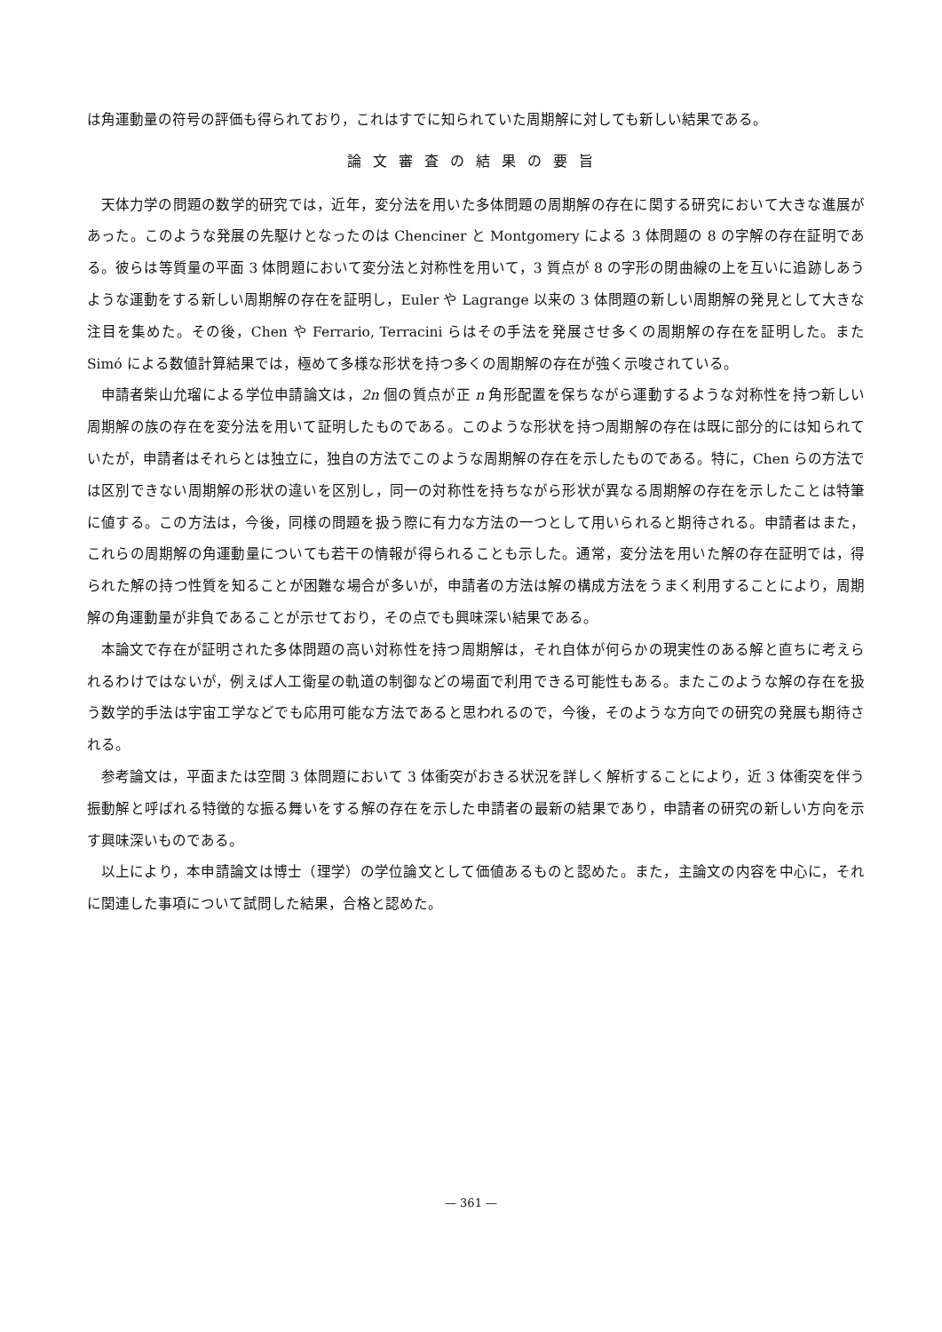は角運動量の符号の評価も得られており，これはすでに知られていた周期解に対しても新しい結果である。
論文審査の結果の要旨
天体力学の問題の数学的研究では，近年，変分法を用いた多体問題の周期解の存在に関する研究において大きな進展があった。このような発展の先駆けとなったのは Chenciner と Montgomery による 3 体問題の 8 の字解の存在証明である。彼らは等質量の平面 3 体問題において変分法と対称性を用いて，3 質点が 8 の字形の閉曲線の上を互いに追跡しあうような運動をする新しい周期解の存在を証明し，Euler や Lagrange 以来の 3 体問題の新しい周期解の発見として大きな注目を集めた。その後，Chen や Ferrario, Terracini らはその手法を発展させ多くの周期解の存在を証明した。また Simó による数値計算結果では，極めて多様な形状を持つ多くの周期解の存在が強く示唆されている。
申請者柴山允瑠による学位申請論文は，2n 個の質点が正 n 角形配置を保ちながら運動するような対称性を持つ新しい周期解の族の存在を変分法を用いて証明したものである。このような形状を持つ周期解の存在は既に部分的には知られていたが，申請者はそれらとは独立に，独自の方法でこのような周期解の存在を示したものである。特に，Chen らの方法では区別できない周期解の形状の違いを区別し，同一の対称性を持ちながら形状が異なる周期解の存在を示したことは特筆に値する。この方法は，今後，同様の問題を扱う際に有力な方法の一つとして用いられると期待される。申請者はまた，これらの周期解の角運動量についても若干の情報が得られることも示した。通常，変分法を用いた解の存在証明では，得られた解の持つ性質を知ることが困難な場合が多いが，申請者の方法は解の構成方法をうまく利用することにより，周期解の角運動量が非負であることが示せており，その点でも興味深い結果である。
本論文で存在が証明された多体問題の高い対称性を持つ周期解は，それ自体が何らかの現実性のある解と直ちに考えられるわけではないが，例えば人工衛星の軌道の制御などの場面で利用できる可能性もある。またこのような解の存在を扱う数学的手法は宇宙工学などでも応用可能な方法であると思われるので，今後，そのような方向での研究の発展も期待される。
参考論文は，平面または空間 3 体問題において 3 体衝突がおきる状況を詳しく解析することにより，近 3 体衝突を伴う振動解と呼ばれる特徴的な振る舞いをする解の存在を示した申請者の最新の結果であり，申請者の研究の新しい方向を示す興味深いものである。
以上により，本申請論文は博士（理学）の学位論文として価値あるものと認めた。また，主論文の内容を中心に，それに関連した事項について試問した結果，合格と認めた。
— 361 —